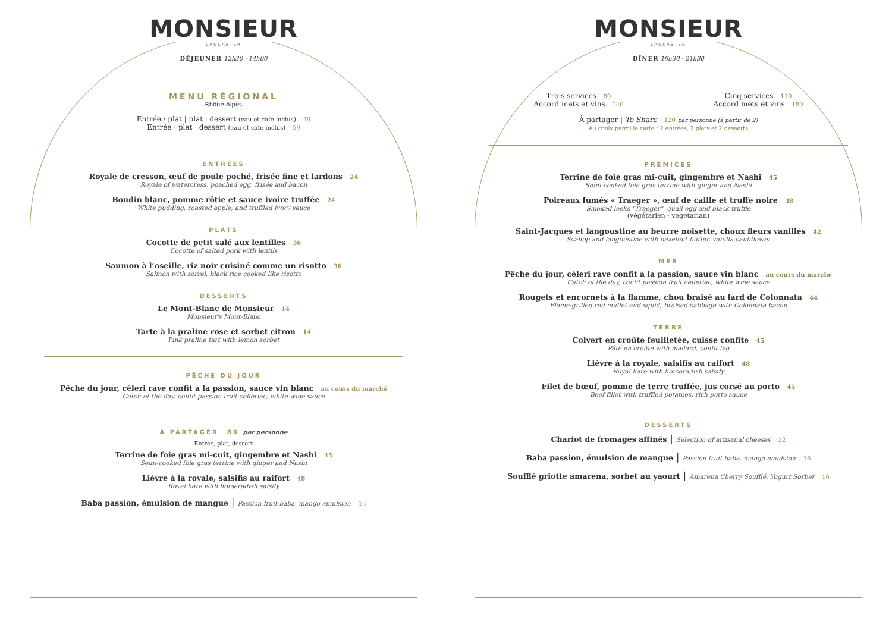MONSIEUR
LANCASTER
DÉJEUNER 12h30 · 14h00
MENU RÉGIONAL
Rhône-Alpes
Entrée · plat | plat · dessert (eau et café inclus) 49
Entrée · plat · dessert (eau et café inclus) 59
ENTRÉES
Royale de cresson, œuf de poule poché, frisée fine et lardons 24
Royale of watercress, poached egg, frisée and bacon
Boudin blanc, pomme rôtie et sauce ivoire truffée 24
White pudding, roasted apple, and truffled ivory sauce
PLATS
Cocotte de petit salé aux lentilles 36
Cocotte of salted pork with lentils
Saumon à l’oseille, riz noir cuisiné comme un risotto 36
Salmon with sorrel, black rice cooked like risotto
DESSERTS
Le Mont-Blanc de Monsieur 14
Monsieur's Mont-Blanc
Tarte à la praline rose et sorbet citron 14
Pink praline tart with lemon sorbet
PÊCHE DU JOUR
Pêche du jour, céleri rave confit à la passion, sauce vin blanc au cours du marché
Catch of the day, confit passion fruit celleriac, white wine sauce
À PARTAGER 80 par personne
Entrée, plat, dessert
Terrine de foie gras mi-cuit, gingembre et Nashi 45
Semi-cooked foie gras terrine with ginger and Nashi
Lièvre à la royale, salsifis au raifort 48
Royal hare with horseradish salsify
Baba passion, émulsion de mangue | Passion fruit baba, mango emulsion 16
MONSIEUR
LANCASTER
DÎNER 19h30 · 21h30
Trois services 80
Accord mets et vins 140
Cinq services 110
Accord mets et vins 180
À partager | To Share 120 par personne (à partir de 2)
Au choix parmi la carte : 2 entrées, 2 plats et 2 desserts
PRÉMICES
Terrine de foie gras mi-cuit, gingembre et Nashi 45
Semi-cooked foie gras terrine with ginger and Nashi
Poireaux fumés « Traeger », œuf de caille et truffe noire 38
Smoked leeks "Traeger", quail egg and black truffle
(végétarien - vegetarian)
Saint-Jacques et langoustine au beurre noisette, choux fleurs vanillés 42
Scallop and langoustine with hazelnut butter, vanilla cauliflower
MER
Pêche du jour, céleri rave confit à la passion, sauce vin blanc au cours du marché
Catch of the day, confit passion fruit celleriac, white wine sauce
Rougets et encornets à la flamme, chou braisé au lard de Colonnata 44
Flame-grilled red mullet and squid, braised cabbage with Colonnata bacon
TERRE
Colvert en croûte feuilletée, cuisse confite 45
Pâté en croûte with mallard, confit leg
Lièvre à la royale, salsifis au raifort 48
Royal hare with horseradish salsify
Filet de bœuf, pomme de terre truffée, jus corsé au porto 45
Beef fillet with truffled potatoes, rich porto sauce
DESSERTS
Chariot de fromages affinés | Selection of artisanal cheeses 22
Baba passion, émulsion de mangue | Passion fruit baba, mango emulsion 16
Soufflé griotte amarena, sorbet au yaourt | Amarena Cherry Soufflé, Yogurt Sorbet 16